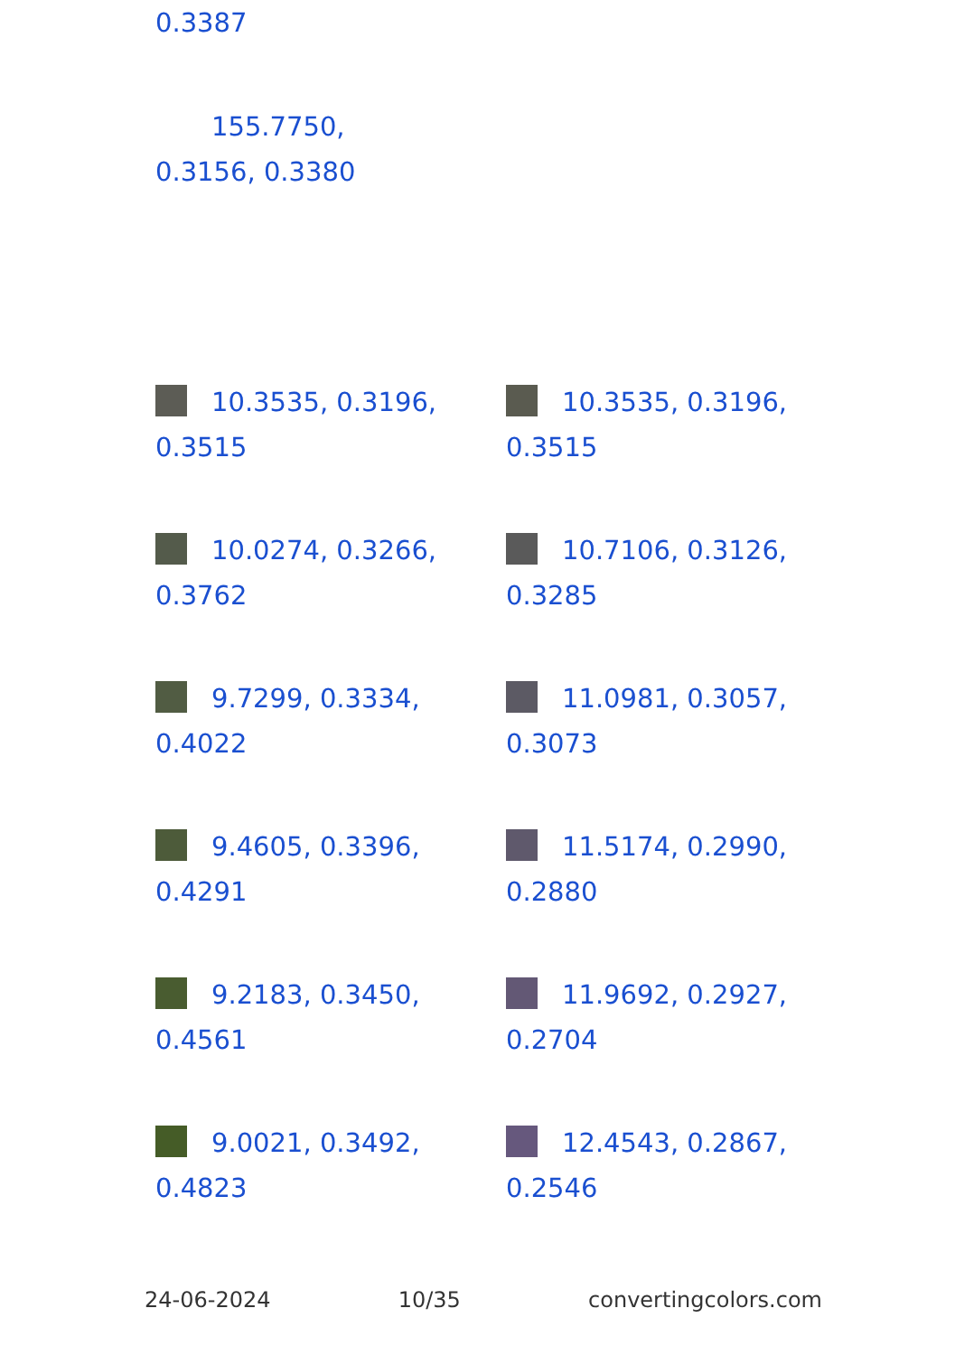0.3387
155.7750, 0.3156, 0.3380
10.3535, 0.3196, 0.3515
10.3535, 0.3196, 0.3515
10.0274, 0.3266, 0.3762
10.7106, 0.3126, 0.3285
9.7299, 0.3334, 0.4022
11.0981, 0.3057, 0.3073
9.4605, 0.3396, 0.4291
11.5174, 0.2990, 0.2880
9.2183, 0.3450, 0.4561
11.9692, 0.2927, 0.2704
9.0021, 0.3492, 0.4823
12.4543, 0.2867, 0.2546
24-06-2024 10/35 convertingcolors.com